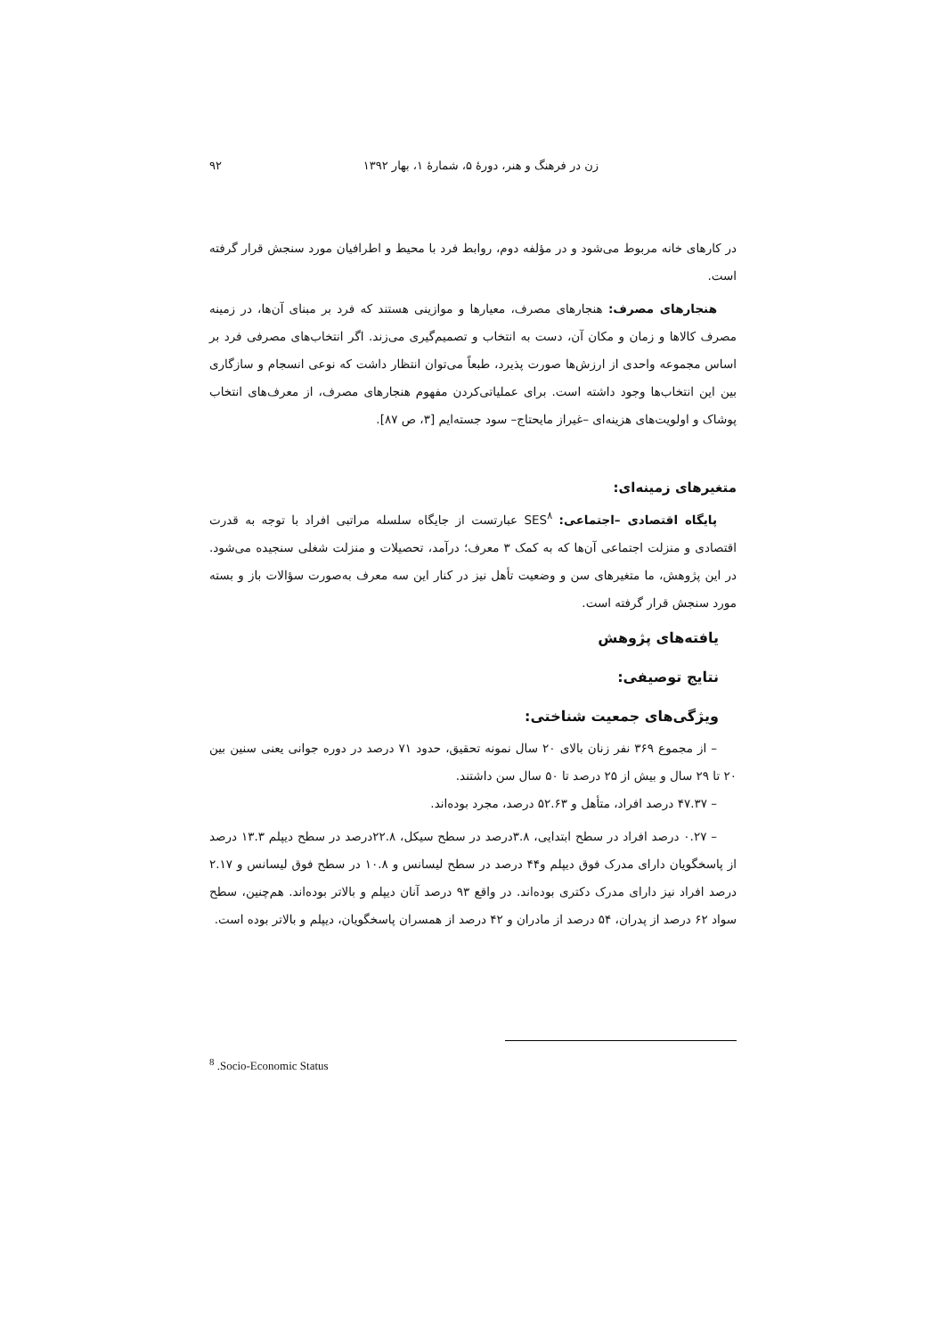زن در فرهنگ و هنر، دورۀ ۵، شمارۀ ۱، بهار ۱۳۹۲ ۹۲
در کارهای خانه مربوط می‌شود و در مؤلفه دوم، روابط فرد با محیط و اطرافیان مورد سنجش قرار گرفته است.
هنجارهای مصرف: هنجارهای مصرف، معیارها و موازینی هستند که فرد بر مبنای آن‌ها، در زمینه مصرف کالاها و زمان و مکان آن، دست به انتخاب و تصمیم‌گیری می‌زند. اگر انتخاب‌های مصرفی فرد بر اساس مجموعه واحدی از ارزش‌ها صورت پذیرد، طبعاً می‌توان انتظار داشت که نوعی انسجام و سازگاری بین این انتخاب‌ها وجود داشته است. برای عملیاتی‌کردن مفهوم هنجارهای مصرف، از معرف‌های انتخاب پوشاک و اولویت‌های هزینه‌ای –غیراز مایحتاج– سود جسته‌ایم [۳، ص ۸۷].
متغیرهای زمینه‌ای:
پایگاه اقتصادی –اجتماعی: SES<sup>۸</sup> عبارتست از جایگاه سلسله مراتبی افراد با توجه به قدرت اقتصادی و منزلت اجتماعی آن‌ها که به کمک ۳ معرف؛ درآمد، تحصیلات و منزلت شغلی سنجیده می‌شود. در این پژوهش، ما متغیرهای سن و وضعیت تأهل نیز در کنار این سه معرف به‌صورت سؤالات باز و بسته مورد سنجش قرار گرفته است.
یافته‌های پژوهش
نتایج توصیفی:
ویژگی‌های جمعیت شناختی:
– از مجموع ۳۶۹ نفر زنان بالای ۲۰ سال نمونه تحقیق، حدود ۷۱ درصد در دوره جوانی یعنی سنین بین ۲۰ تا ۲۹ سال و بیش از ۲۵ درصد تا ۵۰ سال سن داشتند.
– ۴۷.۳۷ درصد افراد، متأهل و ۵۲.۶۳ درصد، مجرد بوده‌اند.
– ۰.۲۷ درصد افراد در سطح ابتدایی، ۳.۸درصد در سطح سیکل، ۲۲.۸درصد در سطح دیپلم ۱۳.۳ درصد از پاسخگویان دارای مدرک فوق دیپلم و۴۴ درصد در سطح لیسانس و ۱۰.۸ در سطح فوق لیسانس و ۲.۱۷ درصد افراد نیز دارای مدرک دکتری بوده‌اند. در واقع ۹۳ درصد آنان دیپلم و بالاتر بوده‌اند. هم‌چنین، سطح سواد ۶۲ درصد از پدران، ۵۴ درصد از مادران و ۴۲ درصد از همسران پاسخگویان، دیپلم و بالاتر بوده است.
<sup>8</sup> .Socio-Economic Status